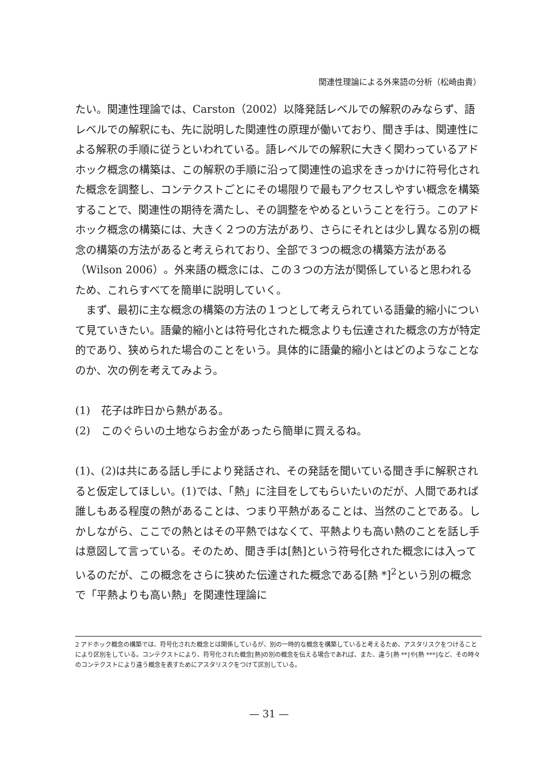関連性理論による外来語の分析（松崎由貴）
たい。関連性理論では、Carston（2002）以降発話レベルでの解釈のみならず、語レベルでの解釈にも、先に説明した関連性の原理が働いており、聞き手は、関連性による解釈の手順に従うといわれている。語レベルでの解釈に大きく関わっているアドホック概念の構築は、この解釈の手順に沿って関連性の追求をきっかけに符号化された概念を調整し、コンテクストごとにその場限りで最もアクセスしやすい概念を構築することで、関連性の期待を満たし、その調整をやめるということを行う。このアドホック概念の構築には、大きく２つの方法があり、さらにそれとは少し異なる別の概念の構築の方法があると考えられており、全部で３つの概念の構築方法がある（Wilson 2006）。外来語の概念には、この３つの方法が関係していると思われるため、これらすべてを簡単に説明していく。
　まず、最初に主な概念の構築の方法の１つとして考えられている語彙的縮小について見ていきたい。語彙的縮小とは符号化された概念よりも伝達された概念の方が特定的であり、狭められた場合のことをいう。具体的に語彙的縮小とはどのようなことなのか、次の例を考えてみよう。
(1)　花子は昨日から熱がある。
(2)　このぐらいの土地ならお金があったら簡単に買えるね。
(1)、(2)は共にある話し手により発話され、その発話を聞いている聞き手に解釈されると仮定してほしい。(1)では、「熱」に注目をしてもらいたいのだが、人間であれば誰しもある程度の熱があることは、つまり平熱があることは、当然のことである。しかしながら、ここでの熱とはその平熱ではなくて、平熱よりも高い熱のことを話し手は意図して言っている。そのため、聞き手は[熱]という符号化された概念には入っているのだが、この概念をさらに狭めた伝達された概念である[熱 *]<sup>2</sup>という別の概念で「平熱よりも高い熱」を関連性理論に
2 アドホック概念の構築では、符号化された概念とは関係しているが、別の一時的な概念を構築していると考えるため、アスタリスクをつけることにより区別をしている。コンテクストにより、符号化された概念[熱]の別の概念を伝える場合であれば、また、違う[熱 **]や[熱 ***]など、その時々のコンテクストにより違う概念を表すためにアスタリスクをつけて区別している。
— 31 —